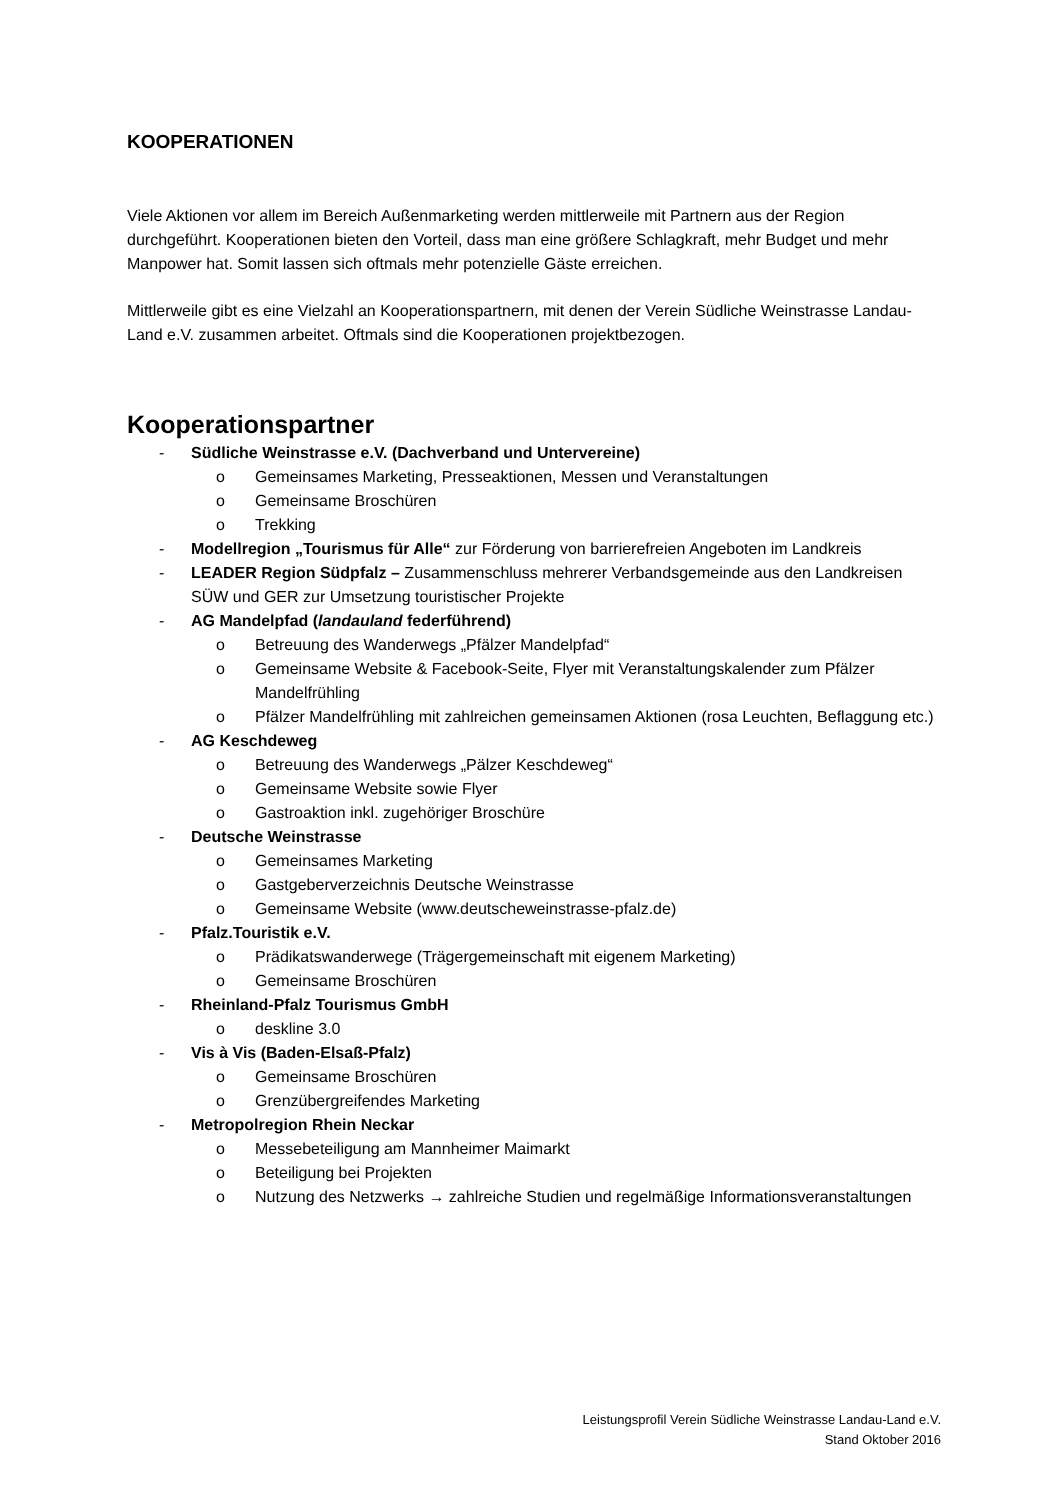KOOPERATIONEN
Viele Aktionen vor allem im Bereich Außenmarketing werden mittlerweile mit Partnern aus der Region durchgeführt. Kooperationen bieten den Vorteil, dass man eine größere Schlagkraft, mehr Budget und mehr Manpower hat. Somit lassen sich oftmals mehr potenzielle Gäste erreichen.
Mittlerweile gibt es eine Vielzahl an Kooperationspartnern, mit denen der Verein Südliche Weinstrasse Landau-Land e.V. zusammen arbeitet. Oftmals sind die Kooperationen projektbezogen.
Kooperationspartner
- Südliche Weinstrasse e.V. (Dachverband und Untervereine)
o Gemeinsames Marketing, Presseaktionen, Messen und Veranstaltungen
o Gemeinsame Broschüren
o Trekking
- Modellregion „Tourismus für Alle“ zur Förderung von barrierefreien Angeboten im Landkreis
- LEADER Region Südpfalz – Zusammenschluss mehrerer Verbandsgemeinde aus den Landkreisen SÜW und GER zur Umsetzung touristischer Projekte
- AG Mandelpfad (landauland federführend)
o Betreuung des Wanderwegs „Pfälzer Mandelpfad“
o Gemeinsame Website & Facebook-Seite, Flyer mit Veranstaltungskalender zum Pfälzer Mandelfrühling
o Pfälzer Mandelfrühling mit zahlreichen gemeinsamen Aktionen (rosa Leuchten, Beflaggung etc.)
- AG Keschdeweg
o Betreuung des Wanderwegs „Pälzer Keschdeweg“
o Gemeinsame Website sowie Flyer
o Gastroaktion inkl. zugehöriger Broschüre
- Deutsche Weinstrasse
o Gemeinsames Marketing
o Gastgeberverzeichnis Deutsche Weinstrasse
o Gemeinsame Website (www.deutscheweinstrasse-pfalz.de)
- Pfalz.Touristik e.V.
o Prädikatswanderwege (Trägergemeinschaft mit eigenem Marketing)
o Gemeinsame Broschüren
- Rheinland-Pfalz Tourismus GmbH
o deskline 3.0
- Vis à Vis (Baden-Elsaß-Pfalz)
o Gemeinsame Broschüren
o Grenzübergreifendes Marketing
- Metropolregion Rhein Neckar
o Messebeteiligung am Mannheimer Maimarkt
o Beteiligung bei Projekten
o Nutzung des Netzwerks → zahlreiche Studien und regelmäßige Informationsveranstaltungen
Leistungsprofil Verein Südliche Weinstrasse Landau-Land e.V.
Stand Oktober 2016